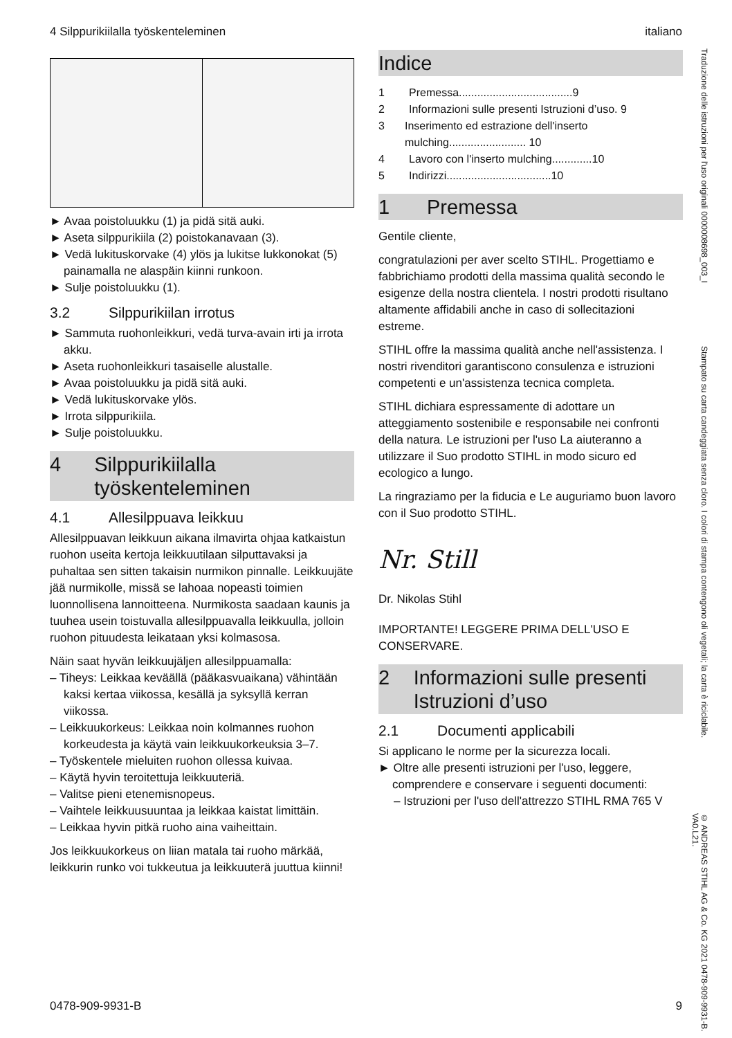4 Silppurikiilalla työskenteleminen italiano
► Avaa poistoluukku (1) ja pidä sitä auki.
► Aseta silppurikiila (2) poistokanavaan (3).
► Vedä lukituskorvake (4) ylös ja lukitse lukkonokat (5) painamalla ne alaspäin kiinni runkoon.
► Sulje poistoluukku (1).
3.2 Silppurikiilan irrotus
► Sammuta ruohonleikkuri, vedä turva-avain irti ja irrota akku.
► Aseta ruohonleikkuri tasaiselle alustalle.
► Avaa poistoluukku ja pidä sitä auki.
► Vedä lukituskorvake ylös.
► Irrota silppurikiila.
► Sulje poistoluukku.
4 Silppurikiilalla työskenteleminen
4.1 Allesilppuava leikkuu
Allesilppuavan leikkuun aikana ilmavirta ohjaa katkaistun ruohon useita kertoja leikkuutilaan silputtavaksi ja puhaltaa sen sitten takaisin nurmikon pinnalle. Leikkuujäte jää nurmikolle, missä se lahoaa nopeasti toimien luonnollisena lannoitteena. Nurmikosta saadaan kaunis ja tuuhea usein toistuvalla allesilppuavalla leikkuulla, jolloin ruohon pituudesta leikataan yksi kolmasosa.
Näin saat hyvän leikkuujäljen allesilppuamalla:
– Tiheys: Leikkaa keväällä (pääkasvuaikana) vähintään kaksi kertaa viikossa, kesällä ja syksyllä kerran viikossa.
– Leikkuukorkeus: Leikkaa noin kolmannes ruohon korkeudesta ja käytä vain leikkuukorkeuksia 3–7.
– Työskentele mieluiten ruohon ollessa kuivaa.
– Käytä hyvin teroitettuja leikkuuteriä.
– Valitse pieni etenemisnopeus.
– Vaihtele leikkuusuuntaa ja leikkaa kaistat limittäin.
– Leikkaa hyvin pitkä ruoho aina vaiheittain.
Jos leikkuukorkeus on liian matala tai ruoho märkää, leikkurin runko voi tukkeutua ja leikkuuterä juuttua kiinni!
Indice
1 Premessa.....................................9
2 Informazioni sulle presenti Istruzioni d’uso. 9
3 Inserimento ed estrazione dell'inserto mulching......................... 10
4 Lavoro con l'inserto mulching.............10
5 Indirizzi..................................10
1 Premessa
Gentile cliente,
congratulazioni per aver scelto STIHL. Progettiamo e fabbrichiamo prodotti della massima qualità secondo le esigenze della nostra clientela. I nostri prodotti risultano altamente affidabili anche in caso di sollecitazioni estreme.
STIHL offre la massima qualità anche nell'assistenza. I nostri rivenditori garantiscono consulenza e istruzioni competenti e un'assistenza tecnica completa.
STIHL dichiara espressamente di adottare un atteggiamento sostenibile e responsabile nei confronti della natura. Le istruzioni per l'uso La aiuteranno a utilizzare il Suo prodotto STIHL in modo sicuro ed ecologico a lungo.
La ringraziamo per la fiducia e Le auguriamo buon lavoro con il Suo prodotto STIHL.
Nr. Still
Dr. Nikolas Stihl
IMPORTANTE! LEGGERE PRIMA DELL'USO E CONSERVARE.
2 Informazioni sulle presenti Istruzioni d’uso
2.1 Documenti applicabili
Si applicano le norme per la sicurezza locali.
► Oltre alle presenti istruzioni per l'uso, leggere, comprendere e conservare i seguenti documenti:
– Istruzioni per l'uso dell'attrezzo STIHL RMA 765 V
Traduzione delle istruzioni per l'uso originali 0000008698_003_I
Stampato su carta candeggiata senza cloro. I colori di stampa contengono oli vegetali; la carta è riciclabile.
© ANDREAS STIHL AG & Co. KG 2021 0478-909-9931-B. VA0.L21.
0478-909-9931-B 9